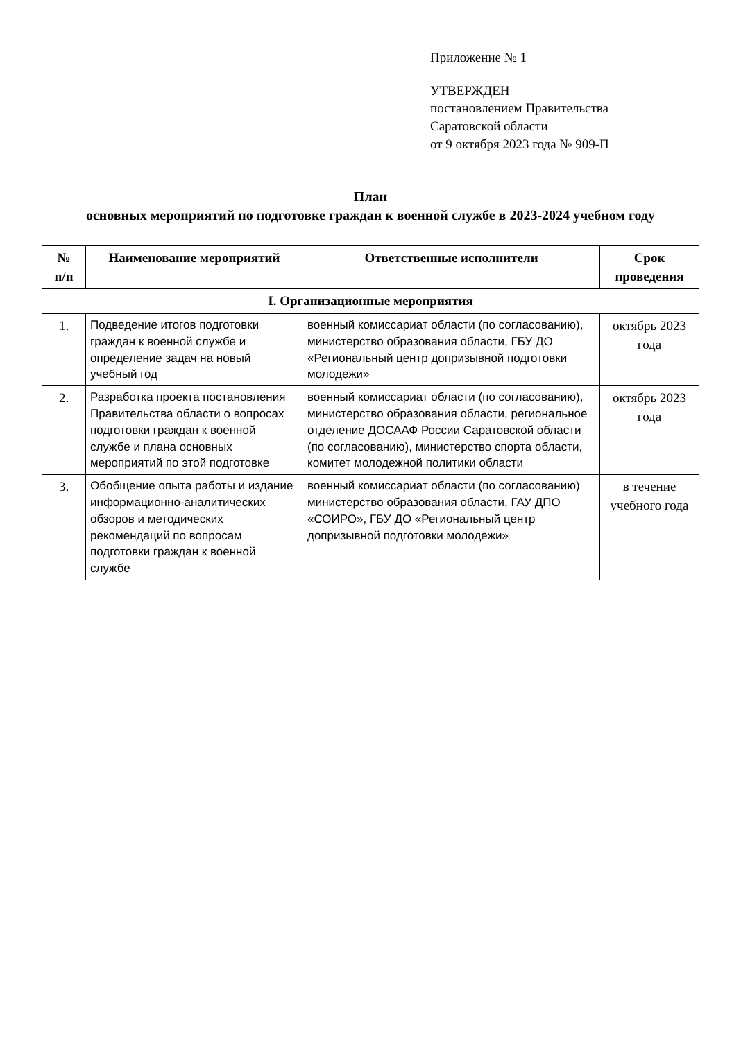Приложение № 1
УТВЕРЖДЕН
постановлением Правительства
Саратовской области
от 9 октября 2023 года № 909-П
План
основных мероприятий по подготовке граждан к военной службе в 2023-2024 учебном году
| № п/п | Наименование мероприятий | Ответственные исполнители | Срок проведения |
| --- | --- | --- | --- |
| I. Организационные мероприятия | | | |
| 1. | Подведение итогов подготовки граждан к военной службе и определение задач на новый учебный год | военный комиссариат области (по согласованию), министерство образования области, ГБУ ДО «Региональный центр допризывной подготовки молодежи» | октябрь 2023 года |
| 2. | Разработка проекта постановления Правительства области о вопросах подготовки граждан к военной службе и плана основных мероприятий по этой подготовке | военный комиссариат области (по согласованию), министерство образования области, региональное отделение ДОСААФ России Саратовской области (по согласованию), министерство спорта области, комитет молодежной политики области | октябрь 2023 года |
| 3. | Обобщение опыта работы и издание информационно-аналитических обзоров и методических рекомендаций по вопросам подготовки граждан к военной службе | военный комиссариат области (по согласованию) министерство образования области, ГАУ ДПО «СОИРО», ГБУ ДО «Региональный центр допризывной подготовки молодежи» | в течение учебного года |